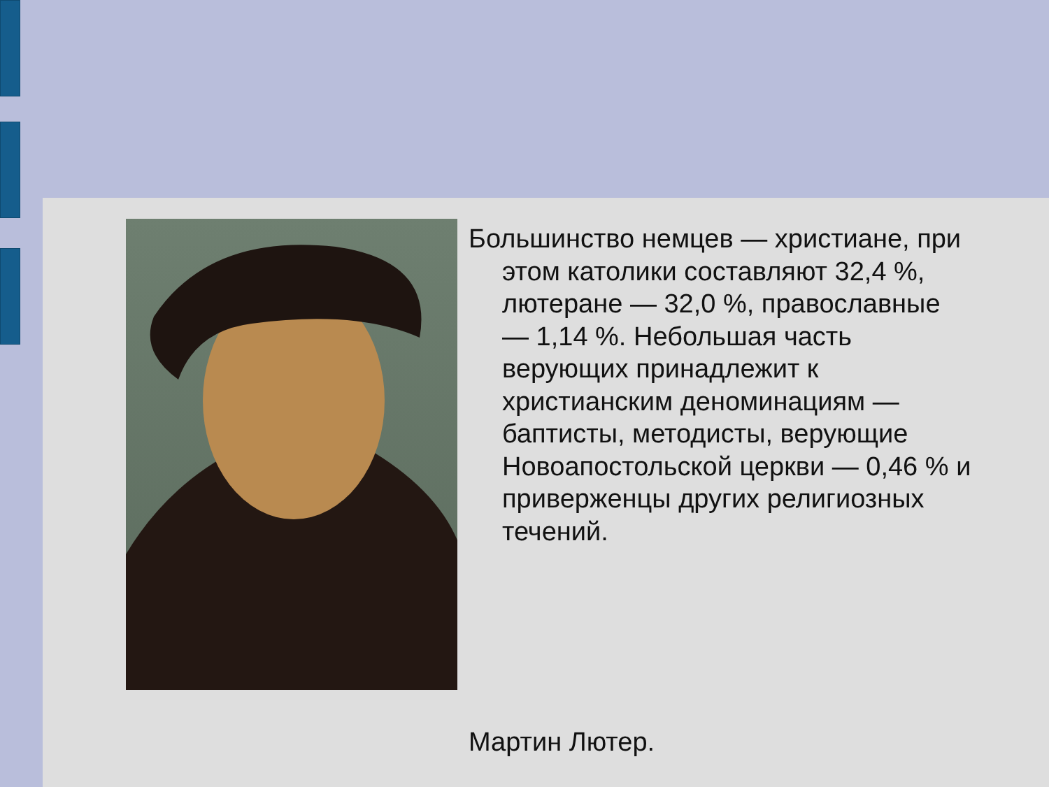Большинство немцев — христиане, при этом католики составляют 32,4 %, лютеране — 32,0 %, православные — 1,14 %. Небольшая часть верующих принадлежит к христианским деноминациям — баптисты, методисты, верующие Новоапостольской церкви — 0,46 % и приверженцы других религиозных течений.
Мартин Лютер.